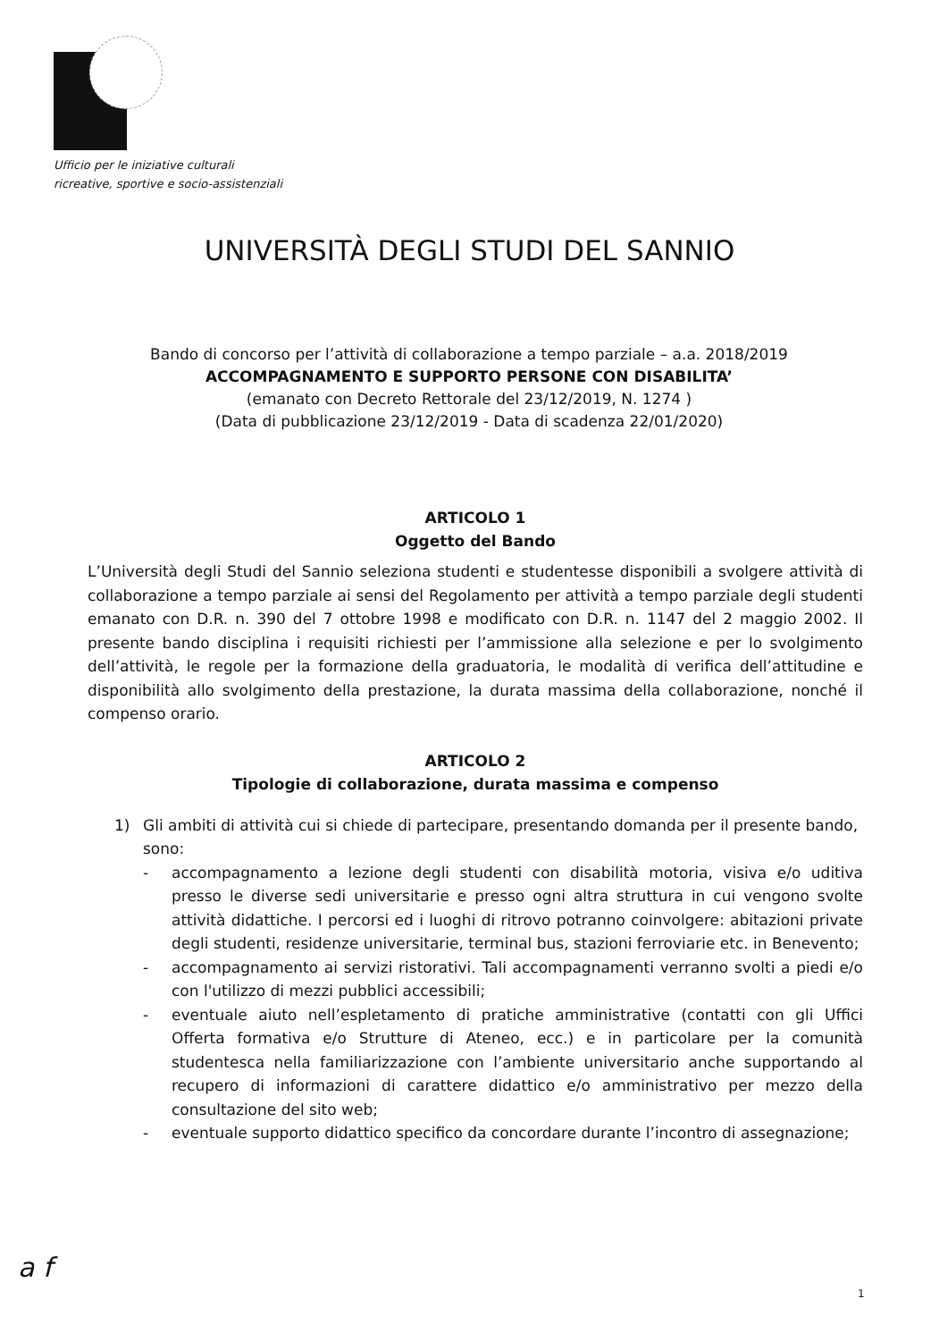Ufficio per le iniziative culturali
ricreative, sportive e socio-assistenziali
UNIVERSITÀ DEGLI STUDI DEL SANNIO
Bando di concorso per l’attività di collaborazione a tempo parziale – a.a. 2018/2019
ACCOMPAGNAMENTO E SUPPORTO PERSONE CON DISABILITA’
(emanato con Decreto Rettorale del 23/12/2019, N. 1274 )
(Data di pubblicazione 23/12/2019 - Data di scadenza 22/01/2020)
ARTICOLO 1
Oggetto del Bando
L’Università degli Studi del Sannio seleziona studenti e studentesse disponibili a svolgere attività di collaborazione a tempo parziale ai sensi del Regolamento per attività a tempo parziale degli studenti emanato con D.R. n. 390 del 7 ottobre 1998 e modificato con D.R. n. 1147 del 2 maggio 2002. Il presente bando disciplina i requisiti richiesti per l’ammissione alla selezione e per lo svolgimento dell’attività, le regole per la formazione della graduatoria, le modalità di verifica dell’attitudine e disponibilità allo svolgimento della prestazione, la durata massima della collaborazione, nonché il compenso orario.
ARTICOLO 2
Tipologie di collaborazione, durata massima e compenso
1) Gli ambiti di attività cui si chiede di partecipare, presentando domanda per il presente bando, sono:
- accompagnamento a lezione degli studenti con disabilità motoria, visiva e/o uditiva presso le diverse sedi universitarie e presso ogni altra struttura in cui vengono svolte attività didattiche. I percorsi ed i luoghi di ritrovo potranno coinvolgere: abitazioni private degli studenti, residenze universitarie, terminal bus, stazioni ferroviarie etc. in Benevento;
- accompagnamento ai servizi ristorativi. Tali accompagnamenti verranno svolti a piedi e/o con l'utilizzo di mezzi pubblici accessibili;
- eventuale aiuto nell’espletamento di pratiche amministrative (contatti con gli Uffici Offerta formativa e/o Strutture di Ateneo, ecc.) e in particolare per la comunità studentesca nella familiarizzazione con l’ambiente universitario anche supportando al recupero di informazioni di carattere didattico e/o amministrativo per mezzo della consultazione del sito web;
- eventuale supporto didattico specifico da concordare durante l’incontro di assegnazione;
a f
1